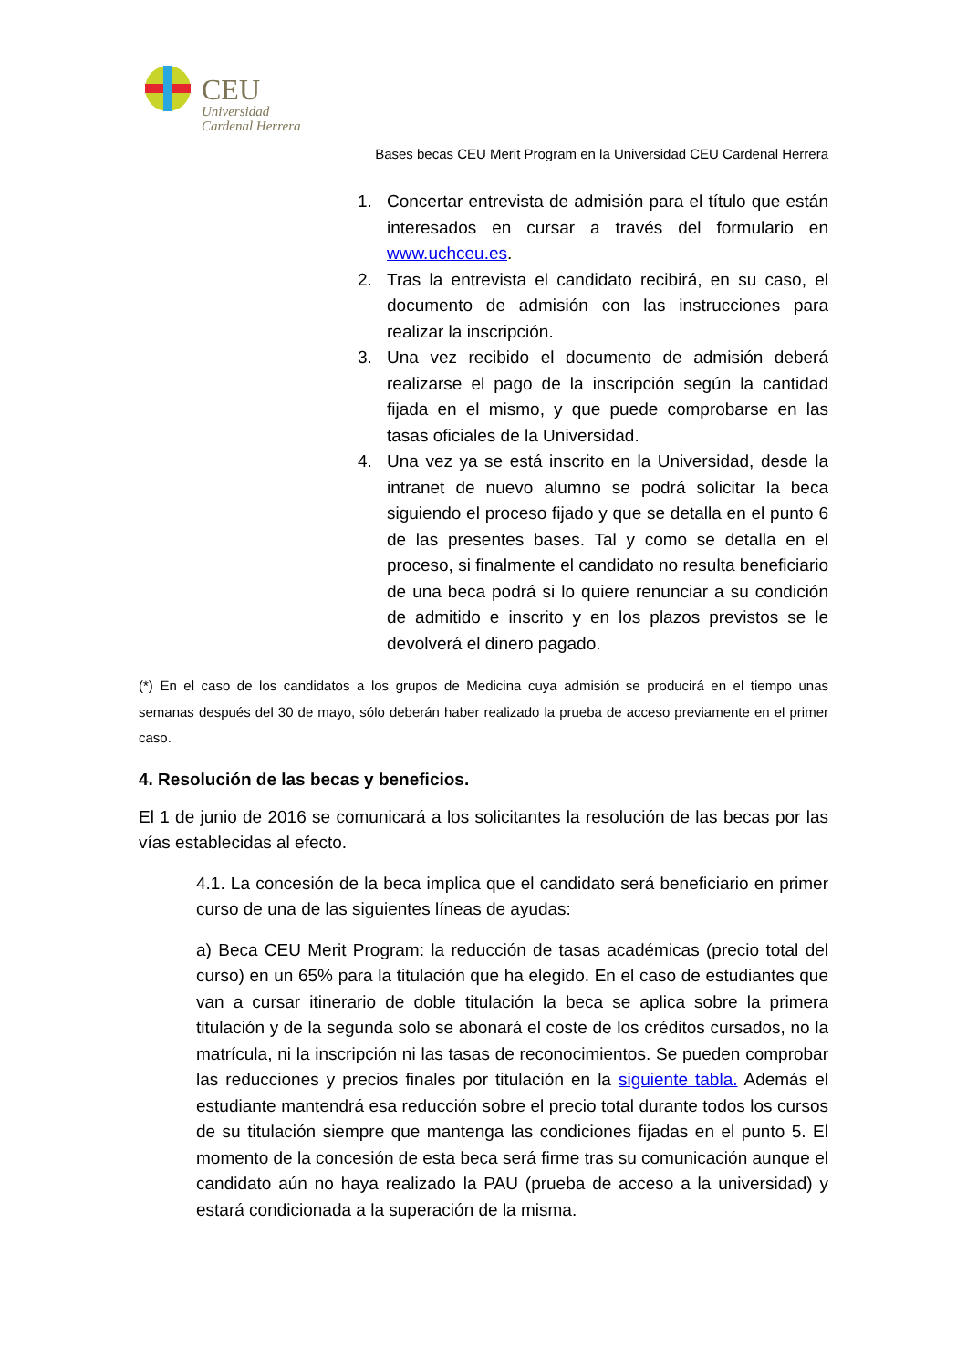CEU
Universidad
Cardenal Herrera
Bases becas CEU Merit Program en la Universidad CEU Cardenal Herrera
1. Concertar entrevista de admisión para el título que están interesados en cursar a través del formulario en www.uchceu.es.
2. Tras la entrevista el candidato recibirá, en su caso, el documento de admisión con las instrucciones para realizar la inscripción.
3. Una vez recibido el documento de admisión deberá realizarse el pago de la inscripción según la cantidad fijada en el mismo, y que puede comprobarse en las tasas oficiales de la Universidad.
4. Una vez ya se está inscrito en la Universidad, desde la intranet de nuevo alumno se podrá solicitar la beca siguiendo el proceso fijado y que se detalla en el punto 6 de las presentes bases. Tal y como se detalla en el proceso, si finalmente el candidato no resulta beneficiario de una beca podrá si lo quiere renunciar a su condición de admitido e inscrito y en los plazos previstos se le devolverá el dinero pagado.
(*) En el caso de los candidatos a los grupos de Medicina cuya admisión se producirá en el tiempo unas semanas después del 30 de mayo, sólo deberán haber realizado la prueba de acceso previamente en el primer caso.
4. Resolución de las becas y beneficios.
El 1 de junio de 2016 se comunicará a los solicitantes la resolución de las becas por las vías establecidas al efecto.
4.1. La concesión de la beca implica que el candidato será beneficiario en primer curso de una de las siguientes líneas de ayudas:
a) Beca CEU Merit Program: la reducción de tasas académicas (precio total del curso) en un 65% para la titulación que ha elegido. En el caso de estudiantes que van a cursar itinerario de doble titulación la beca se aplica sobre la primera titulación y de la segunda solo se abonará el coste de los créditos cursados, no la matrícula, ni la inscripción ni las tasas de reconocimientos. Se pueden comprobar las reducciones y precios finales por titulación en la siguiente tabla. Además el estudiante mantendrá esa reducción sobre el precio total durante todos los cursos de su titulación siempre que mantenga las condiciones fijadas en el punto 5. El momento de la concesión de esta beca será firme tras su comunicación aunque el candidato aún no haya realizado la PAU (prueba de acceso a la universidad) y estará condicionada a la superación de la misma.